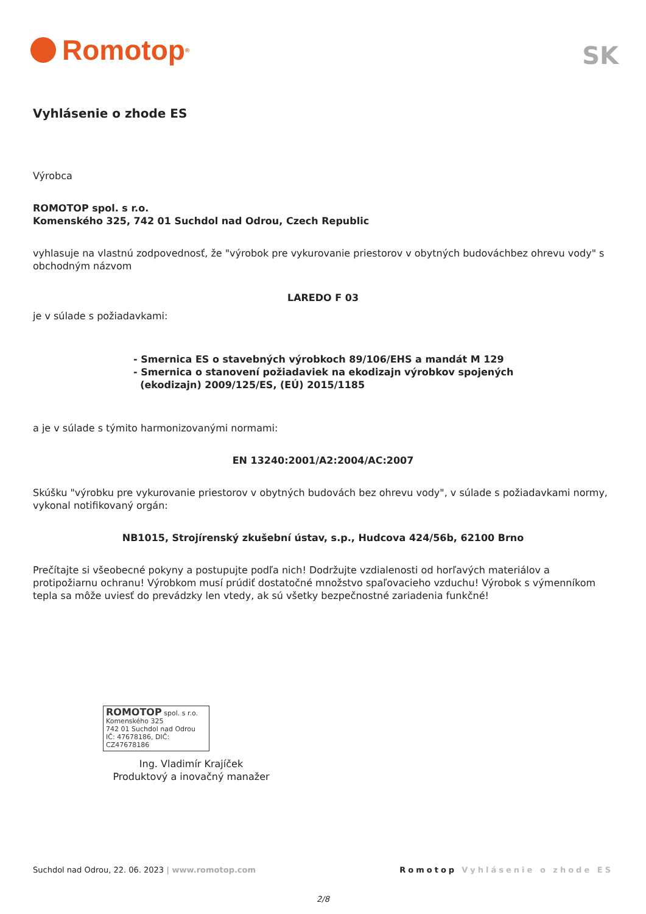Romotop<sup>®</sup>
SK
Vyhlásenie o zhode ES
Výrobca
ROMOTOP spol. s r.o.
Komenského 325, 742 01 Suchdol nad Odrou, Czech Republic
vyhlasuje na vlastnú zodpovednosť, že "výrobok pre vykurovanie priestorov v obytných budováchbez ohrevu vody" s obchodným názvom
LAREDO F 03
je v súlade s požiadavkami:
- Smernica ES o stavebných výrobkoch 89/106/EHS a mandát M 129
- Smernica o stanovení požiadaviek na ekodizajn výrobkov spojených
(ekodizajn) 2009/125/ES, (EÚ) 2015/1185
a je v súlade s týmito harmonizovanými normami:
EN 13240:2001/A2:2004/AC:2007
Skúšku "výrobku pre vykurovanie priestorov v obytných budovách bez ohrevu vody", v súlade s požiadavkami normy, vykonal notifikovaný orgán:
NB1015, Strojírenský zkušební ústav, s.p., Hudcova 424/56b, 62100 Brno
Prečítajte si všeobecné pokyny a postupujte podľa nich! Dodržujte vzdialenosti od horľavých materiálov a protipožiarnu ochranu! Výrobkom musí prúdiť dostatočné množstvo spaľovacieho vzduchu! Výrobok s výmenníkom tepla sa môže uviesť do prevádzky len vtedy, ak sú všetky bezpečnostné zariadenia funkčné!
ROMOTOP spol. s r.o.
Komenského 325
742 01 Suchdol nad Odrou
IČ: 47678186, DIČ: CZ47678186
Ing. Vladimír Krajíček
Produktový a inovačný manažer
Suchdol nad Odrou, 22. 06. 2023 | www.romotop.com Romotop Vyhlásenie o zhode ES
2/8